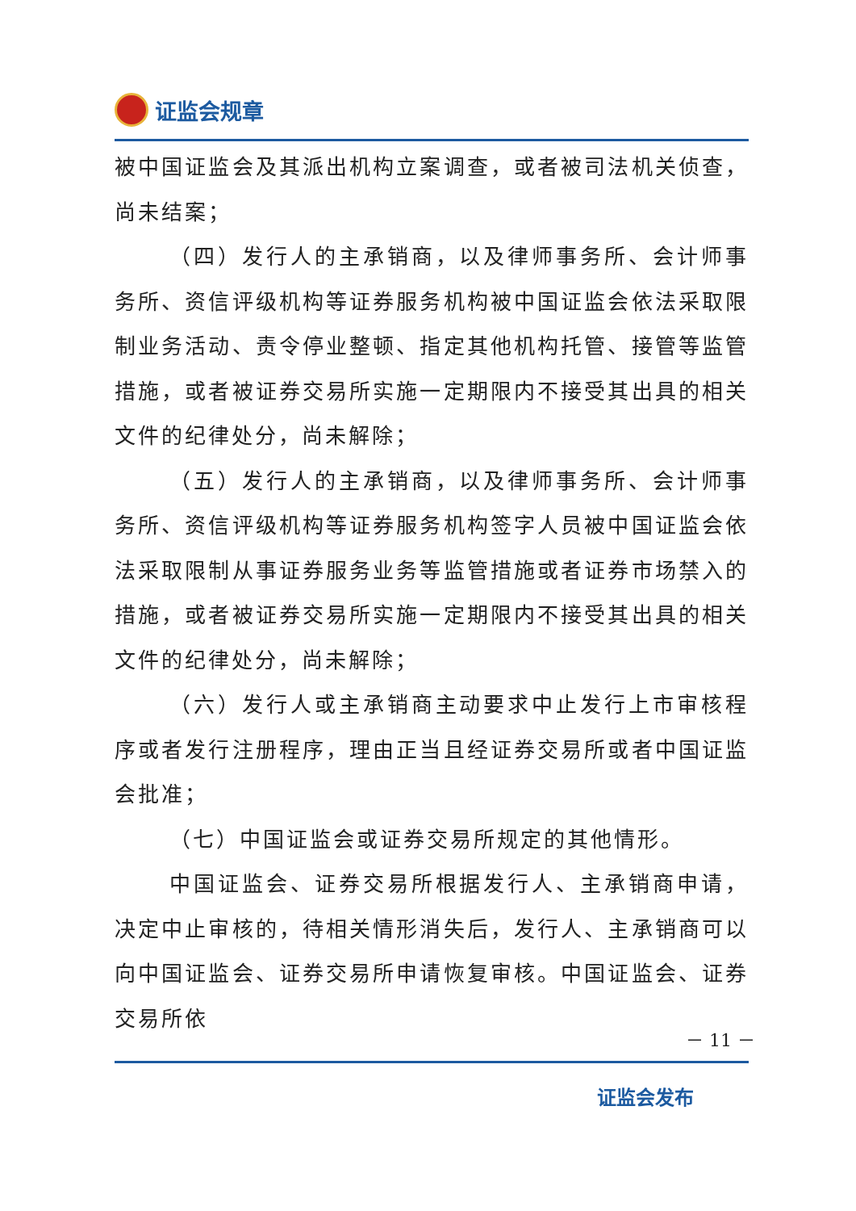证监会规章
被中国证监会及其派出机构立案调查，或者被司法机关侦查，尚未结案；
（四）发行人的主承销商，以及律师事务所、会计师事务所、资信评级机构等证券服务机构被中国证监会依法采取限制业务活动、责令停业整顿、指定其他机构托管、接管等监管措施，或者被证券交易所实施一定期限内不接受其出具的相关文件的纪律处分，尚未解除；
（五）发行人的主承销商，以及律师事务所、会计师事务所、资信评级机构等证券服务机构签字人员被中国证监会依法采取限制从事证券服务业务等监管措施或者证券市场禁入的措施，或者被证券交易所实施一定期限内不接受其出具的相关文件的纪律处分，尚未解除；
（六）发行人或主承销商主动要求中止发行上市审核程序或者发行注册程序，理由正当且经证券交易所或者中国证监会批准；
（七）中国证监会或证券交易所规定的其他情形。
中国证监会、证券交易所根据发行人、主承销商申请，决定中止审核的，待相关情形消失后，发行人、主承销商可以向中国证监会、证券交易所申请恢复审核。中国证监会、证券交易所依
－ 11 －
证监会发布